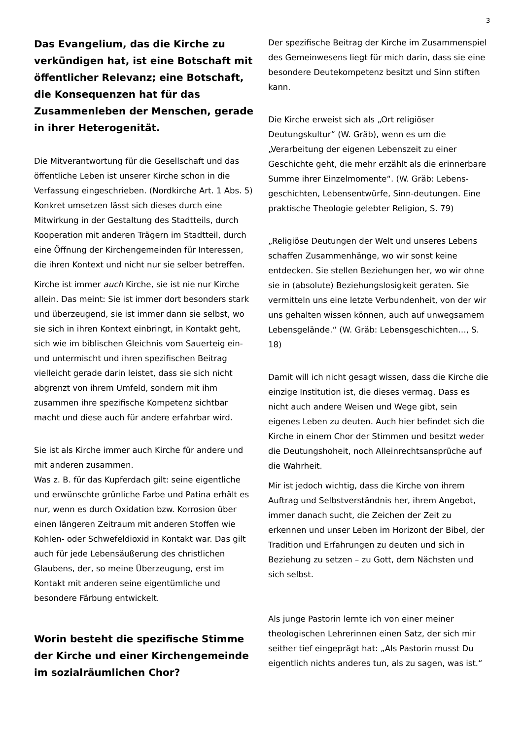3
Das Evangelium, das die Kirche zu verkündigen hat, ist eine Botschaft mit öffentlicher Relevanz; eine Botschaft, die Konsequenzen hat für das Zusammenleben der Menschen, gerade in ihrer Heterogenität.
Die Mitverantwortung für die Gesellschaft und das öffentliche Leben ist unserer Kirche schon in die Verfassung eingeschrieben. (Nordkirche Art. 1 Abs. 5) Konkret umsetzen lässt sich dieses durch eine Mitwirkung in der Gestaltung des Stadtteils, durch Kooperation mit anderen Trägern im Stadtteil, durch eine Öffnung der Kirchengemeinden für Interessen, die ihren Kontext und nicht nur sie selber betreffen.
Kirche ist immer auch Kirche, sie ist nie nur Kirche allein. Das meint: Sie ist immer dort besonders stark und überzeugend, sie ist immer dann sie selbst, wo sie sich in ihren Kontext einbringt, in Kontakt geht, sich wie im biblischen Gleichnis vom Sauerteig ein- und untermischt und ihren spezifischen Beitrag vielleicht gerade darin leistet, dass sie sich nicht abgrenzt von ihrem Umfeld, sondern mit ihm zusammen ihre spezifische Kompetenz sichtbar macht und diese auch für andere erfahrbar wird.
Sie ist als Kirche immer auch Kirche für andere und mit anderen zusammen.
Was z. B. für das Kupferdach gilt: seine eigentliche und erwünschte grünliche Farbe und Patina erhält es nur, wenn es durch Oxidation bzw. Korrosion über einen längeren Zeitraum mit anderen Stoffen wie Kohlen- oder Schwefeldioxid in Kontakt war. Das gilt auch für jede Lebensäußerung des christlichen Glaubens, der, so meine Überzeugung, erst im Kontakt mit anderen seine eigentümliche und besondere Färbung entwickelt.
Worin besteht die spezifische Stimme der Kirche und einer Kirchengemeinde im sozialräumlichen Chor?
Der spezifische Beitrag der Kirche im Zusammenspiel des Gemeinwesens liegt für mich darin, dass sie eine besondere Deutekompetenz besitzt und Sinn stiften kann.
Die Kirche erweist sich als „Ort religiöser Deutungskultur“ (W. Gräb), wenn es um die „Verarbeitung der eigenen Lebenszeit zu einer Geschichte geht, die mehr erzählt als die erinnerbare Summe ihrer Einzelmomente“. (W. Gräb: Lebens-geschichten, Lebensentwürfe, Sinn-deutungen. Eine praktische Theologie gelebter Religion, S. 79)
„Religiöse Deutungen der Welt und unseres Lebens schaffen Zusammenhänge, wo wir sonst keine entdecken. Sie stellen Beziehungen her, wo wir ohne sie in (absolute) Beziehungslosigkeit geraten. Sie vermitteln uns eine letzte Verbundenheit, von der wir uns gehalten wissen können, auch auf unwegsamem Lebensgelände.“ (W. Gräb: Lebensgeschichten…, S. 18)
Damit will ich nicht gesagt wissen, dass die Kirche die einzige Institution ist, die dieses vermag. Dass es nicht auch andere Weisen und Wege gibt, sein eigenes Leben zu deuten. Auch hier befindet sich die Kirche in einem Chor der Stimmen und besitzt weder die Deutungshoheit, noch Alleinrechtsansprüche auf die Wahrheit.
Mir ist jedoch wichtig, dass die Kirche von ihrem Auftrag und Selbstverständnis her, ihrem Angebot, immer danach sucht, die Zeichen der Zeit zu erkennen und unser Leben im Horizont der Bibel, der Tradition und Erfahrungen zu deuten und sich in Beziehung zu setzen – zu Gott, dem Nächsten und sich selbst.
Als junge Pastorin lernte ich von einer meiner theologischen Lehrerinnen einen Satz, der sich mir seither tief eingeprägt hat: „Als Pastorin musst Du eigentlich nichts anderes tun, als zu sagen, was ist.“